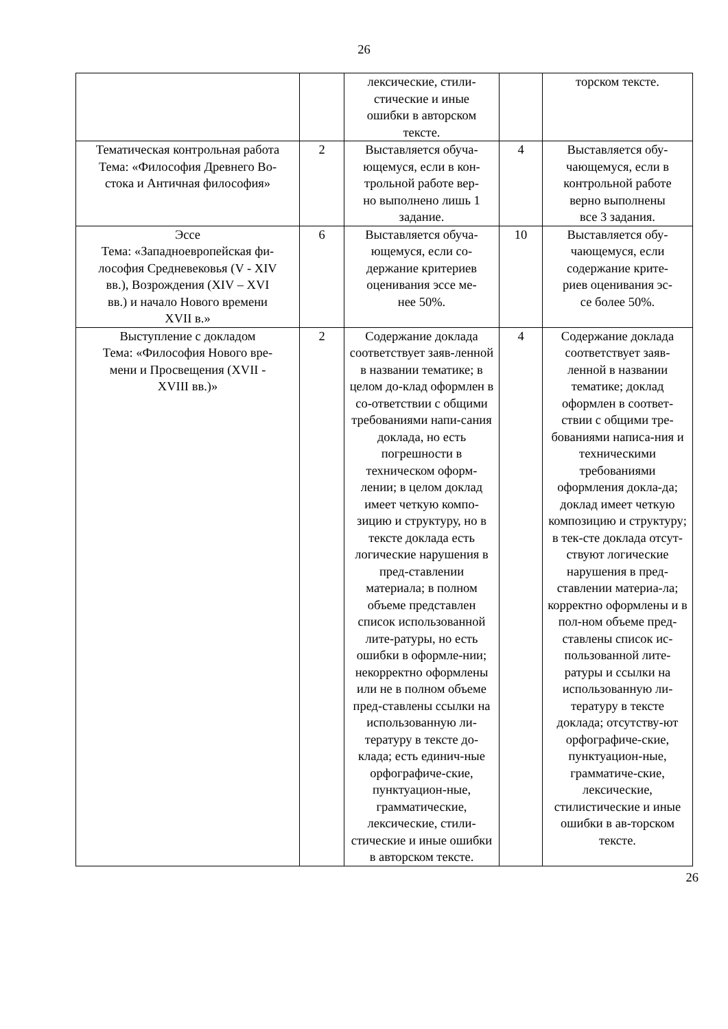26
| | | лексические, стили- стические и иные ошибки в авторском тексте. | | торском тексте. |
| Тематическая контрольная работа Тема: «Философия Древнего Во- стока и Античная философия» | 2 | Выставляется обуча- ющемуся, если в кон- трольной работе вер- но выполнено лишь 1 задание. | 4 | Выставляется обу- чающемуся, если в контрольной работе верно выполнены все 3 задания. |
| Эссе Тема: «Западноевропейская фи- лософия Средневековья (V - XIV вв.), Возрождения (XIV – XVI вв.) и начало Нового времени XVII в.» | 6 | Выставляется обуча- ющемуся, если со- держание критериев оценивания эссе ме- нее 50%. | 10 | Выставляется обу- чающемуся, если содержание крите- риев оценивания эс- се более 50%. |
| Выступление с докладом Тема: «Философия Нового вре- мени и Просвещения (XVII - XVIII вв.)» | 2 | Содержание доклада соответствует заяв-ленной в названии тематике; в целом до-клад оформлен в со-ответствии с общими требованиями напи-сания доклада, но есть погрешности в техническом оформ-лении; в целом доклад имеет четкую компо-зицию и структуру, но в тексте доклада есть логические нарушения в пред-ставлении материала; в полном объеме представлен список использованной лите-ратуры, но есть ошибки в оформле-нии; некорректно оформлены или не в полном объеме пред-ставлены ссылки на использованную ли-тературу в тексте до-клада; есть единич-ные орфографиче-ские, пунктуацион-ные, грамматические, лексические, стили-стические и иные ошибки в авторском тексте. | 4 | Содержание доклада соответствует заяв-ленной в названии тематике; доклад оформлен в соответ-ствии с общими тре-бованиями написа-ния и техническими требованиями оформления докла-да; доклад имеет четкую композицию и структуру; в тек-сте доклада отсут-ствуют логические нарушения в пред-ставлении материа-ла; корректно оформлены и в пол-ном объеме пред-ставлены список ис-пользованной лите-ратуры и ссылки на использованную ли-тературу в тексте доклада; отсутству-ют орфографиче-ские, пунктуацион-ные, грамматиче-ские, лексические, стилистические и иные ошибки в ав-торском тексте. |
26